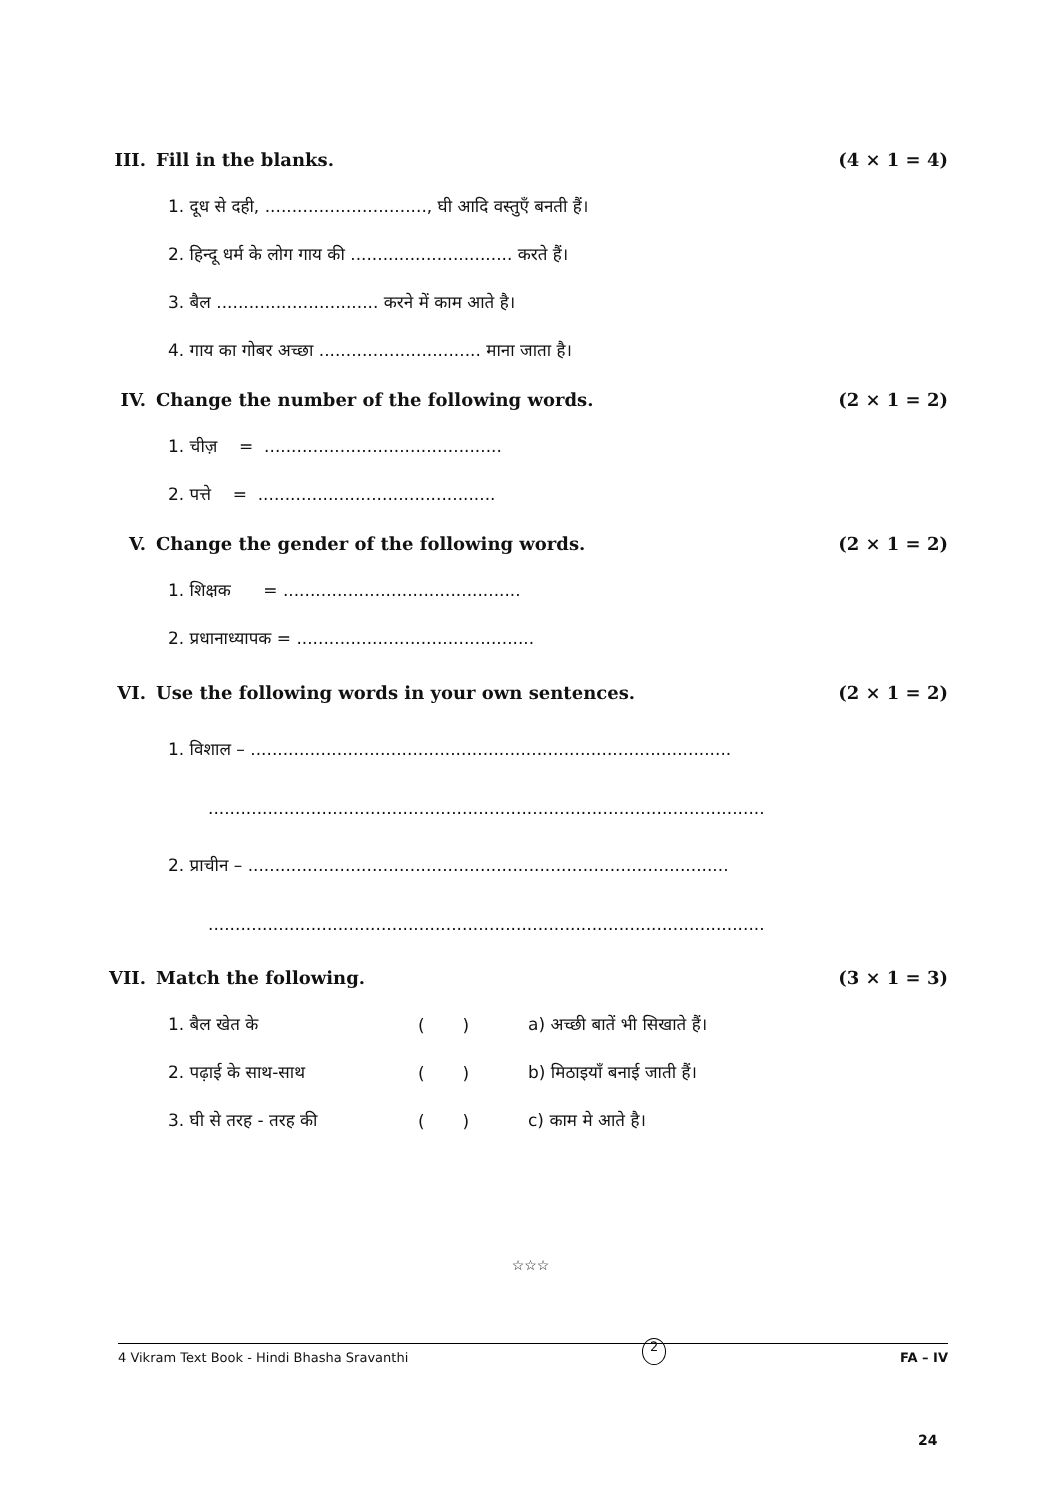III. Fill in the blanks. (4 × 1 = 4)
1. दूध से दही, .............................., घी आदि वस्तुएँ बनती हैं।
2. हिन्दू धर्म के लोग गाय की .............................. करते हैं।
3. बैल .............................. करने में काम आते है।
4. गाय का गोबर अच्छा .............................. माना जाता है।
IV. Change the number of the following words. (2 × 1 = 2)
1. चीज़ = ............................................
2. पत्ते = ............................................
V. Change the gender of the following words. (2 × 1 = 2)
1. शिक्षक = ............................................
2. प्रधानाध्यापक = ............................................
VI. Use the following words in your own sentences. (2 × 1 = 2)
1. विशाल – .........................................................................................
.......................................................................................................
2. प्राचीन – .........................................................................................
.......................................................................................................
VII. Match the following. (3 × 1 = 3)
1. बैल खेत के ( ) a) अच्छी बातें भी सिखाते हैं।
2. पढ़ाई के साथ-साथ ( ) b) मिठाइयाँ बनाई जाती हैं।
3. घी से तरह - तरह की ( ) c) काम मे आते है।
☆☆☆
4 Vikram Text Book - Hindi Bhasha Sravanthi 2 FA – IV
24